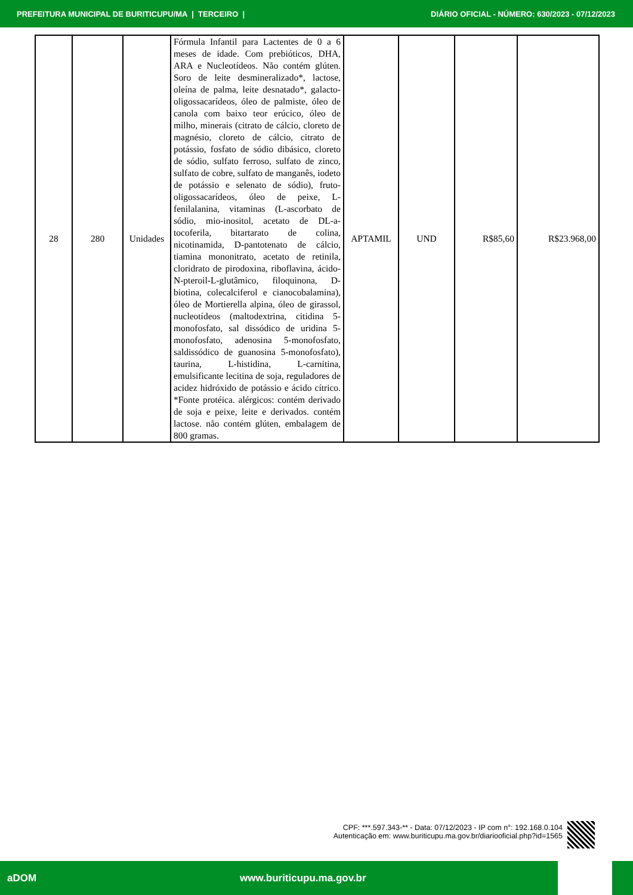PREFEITURA MUNICIPAL DE BURITICUPU/MA | TERCEIRO | DIÁRIO OFICIAL - NÚMERO: 630/2023 - 07/12/2023
| 28 | 280 | Unidades | Fórmula Infantil para Lactentes de 0 a 6 meses de idade. Com prebióticos, DHA, ARA e Nucleotídeos. Não contém glúten. Soro de leite desmineralizado*, lactose, oleína de palma, leite desnatado*, galacto-oligossacarídeos, óleo de palmiste, óleo de canola com baixo teor erúcico, óleo de milho, minerais (citrato de cálcio, cloreto de magnésio, cloreto de cálcio, citrato de potássio, fosfato de sódio dibásico, cloreto de sódio, sulfato ferroso, sulfato de zinco, sulfato de cobre, sulfato de manganês, iodeto de potássio e selenato de sódio), fruto-oligossacarídeos, óleo de peixe, L-fenilalanina, vitaminas (L-ascorbato de sódio, mio-inositol, acetato de DL-a-tocoferila, bitartarato de colina, nicotinamida, D-pantotenato de cálcio, tiamina mononitrato, acetato de retinila, cloridrato de pirodoxina, riboflavina, ácido-N-pteroil-L-glutâmico, filoquinona, D-biotina, colecalciferol e cianocobalamina), óleo de Mortierella alpina, óleo de girassol, nucleotídeos (maltodextrina, citidina 5-monofosfato, sal dissódico de uridina 5-monofosfato, adenosina 5-monofosfato, saldissódico de guanosina 5-monofosfato), taurina, L-histidina, L-carnitina, emulsificante lecitina de soja, reguladores de acidez hidróxido de potássio e ácido cítrico. *Fonte protéica. alérgicos: contém derivado de soja e peixe, leite e derivados. contém lactose. não contém glúten, embalagem de 800 gramas. | APTAMIL | UND | R$85,60 | R$23.968,00 |
CPF: ***.597.343-** - Data: 07/12/2023 - IP com n°: 192.168.0.104
Autenticação em: www.buriticupu.ma.gov.br/diariooficial.php?id=1565
aDOM www.buriticupu.ma.gov.br